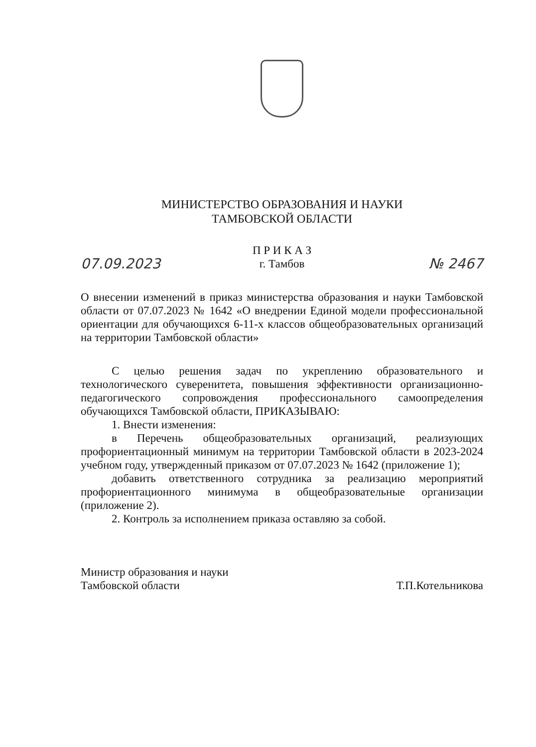МИНИСТЕРСТВО ОБРАЗОВАНИЯ И НАУКИ
ТАМБОВСКОЙ ОБЛАСТИ
07.09.2023
П Р И К А З
г. Тамбов
№ 2467
О внесении изменений в приказ министерства образования и науки Тамбовской области от 07.07.2023 № 1642 «О внедрении Единой модели профессиональной ориентации для обучающихся 6-11-х классов общеобразовательных организаций на территории Тамбовской области»
С целью решения задач по укреплению образовательного и технологического суверенитета, повышения эффективности организационно-педагогического сопровождения профессионального самоопределения обучающихся Тамбовской области, ПРИКАЗЫВАЮ:
1. Внести изменения:
в Перечень общеобразовательных организаций, реализующих профориентационный минимум на территории Тамбовской области в 2023-2024 учебном году, утвержденный приказом от 07.07.2023 № 1642 (приложение 1);
добавить ответственного сотрудника за реализацию мероприятий профориентационного минимума в общеобразовательные организации (приложение 2).
2. Контроль за исполнением приказа оставляю за собой.
Министр образования и науки
Тамбовской области
Т.П.Котельникова